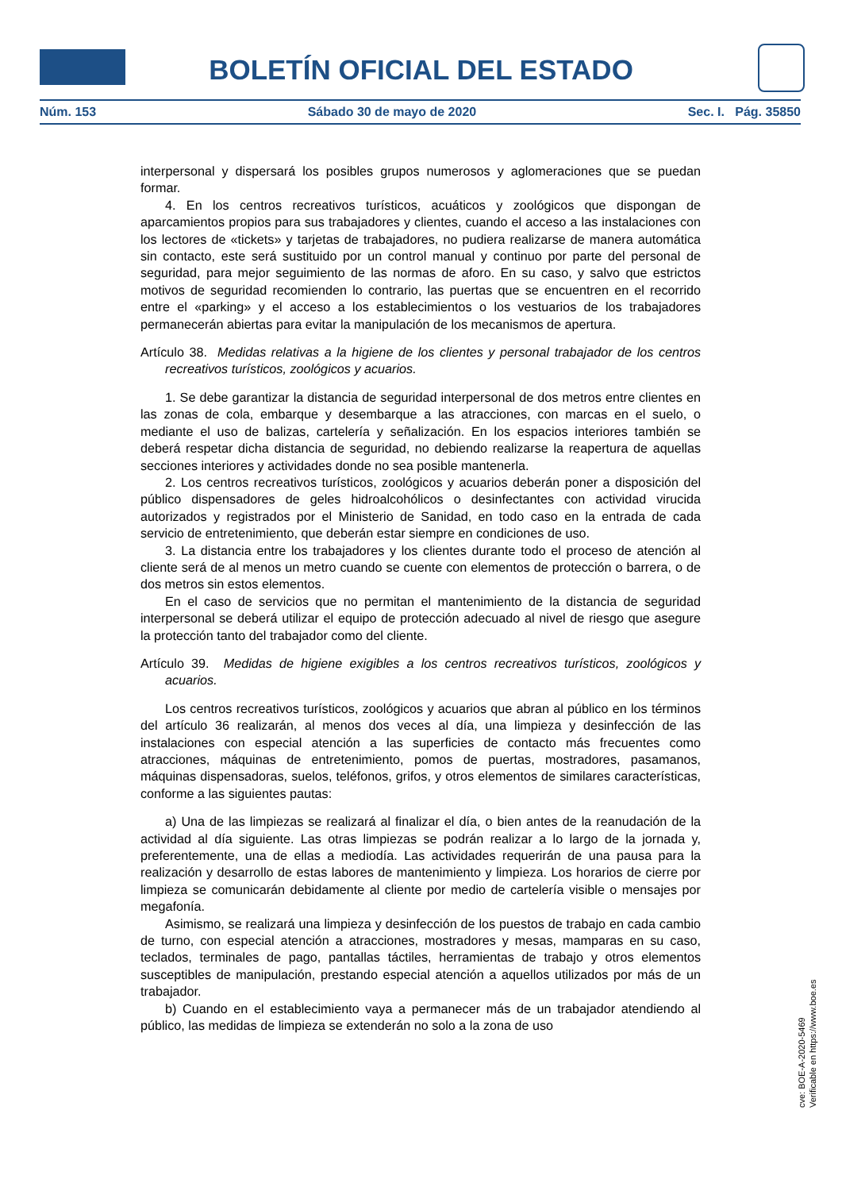BOLETÍN OFICIAL DEL ESTADO
Núm. 153 Sábado 30 de mayo de 2020 Sec. I. Pág. 35850
interpersonal y dispersará los posibles grupos numerosos y aglomeraciones que se puedan formar.
4. En los centros recreativos turísticos, acuáticos y zoológicos que dispongan de aparcamientos propios para sus trabajadores y clientes, cuando el acceso a las instalaciones con los lectores de «tickets» y tarjetas de trabajadores, no pudiera realizarse de manera automática sin contacto, este será sustituido por un control manual y continuo por parte del personal de seguridad, para mejor seguimiento de las normas de aforo. En su caso, y salvo que estrictos motivos de seguridad recomienden lo contrario, las puertas que se encuentren en el recorrido entre el «parking» y el acceso a los establecimientos o los vestuarios de los trabajadores permanecerán abiertas para evitar la manipulación de los mecanismos de apertura.
Artículo 38. Medidas relativas a la higiene de los clientes y personal trabajador de los centros recreativos turísticos, zoológicos y acuarios.
1. Se debe garantizar la distancia de seguridad interpersonal de dos metros entre clientes en las zonas de cola, embarque y desembarque a las atracciones, con marcas en el suelo, o mediante el uso de balizas, cartelería y señalización. En los espacios interiores también se deberá respetar dicha distancia de seguridad, no debiendo realizarse la reapertura de aquellas secciones interiores y actividades donde no sea posible mantenerla.
2. Los centros recreativos turísticos, zoológicos y acuarios deberán poner a disposición del público dispensadores de geles hidroalcohólicos o desinfectantes con actividad virucida autorizados y registrados por el Ministerio de Sanidad, en todo caso en la entrada de cada servicio de entretenimiento, que deberán estar siempre en condiciones de uso.
3. La distancia entre los trabajadores y los clientes durante todo el proceso de atención al cliente será de al menos un metro cuando se cuente con elementos de protección o barrera, o de dos metros sin estos elementos.
En el caso de servicios que no permitan el mantenimiento de la distancia de seguridad interpersonal se deberá utilizar el equipo de protección adecuado al nivel de riesgo que asegure la protección tanto del trabajador como del cliente.
Artículo 39. Medidas de higiene exigibles a los centros recreativos turísticos, zoológicos y acuarios.
Los centros recreativos turísticos, zoológicos y acuarios que abran al público en los términos del artículo 36 realizarán, al menos dos veces al día, una limpieza y desinfección de las instalaciones con especial atención a las superficies de contacto más frecuentes como atracciones, máquinas de entretenimiento, pomos de puertas, mostradores, pasamanos, máquinas dispensadoras, suelos, teléfonos, grifos, y otros elementos de similares características, conforme a las siguientes pautas:
a) Una de las limpiezas se realizará al finalizar el día, o bien antes de la reanudación de la actividad al día siguiente. Las otras limpiezas se podrán realizar a lo largo de la jornada y, preferentemente, una de ellas a mediodía. Las actividades requerirán de una pausa para la realización y desarrollo de estas labores de mantenimiento y limpieza. Los horarios de cierre por limpieza se comunicarán debidamente al cliente por medio de cartelería visible o mensajes por megafonía.
Asimismo, se realizará una limpieza y desinfección de los puestos de trabajo en cada cambio de turno, con especial atención a atracciones, mostradores y mesas, mamparas en su caso, teclados, terminales de pago, pantallas táctiles, herramientas de trabajo y otros elementos susceptibles de manipulación, prestando especial atención a aquellos utilizados por más de un trabajador.
b) Cuando en el establecimiento vaya a permanecer más de un trabajador atendiendo al público, las medidas de limpieza se extenderán no solo a la zona de uso
cve: BOE-A-2020-5469
Verificable en https://www.boe.es